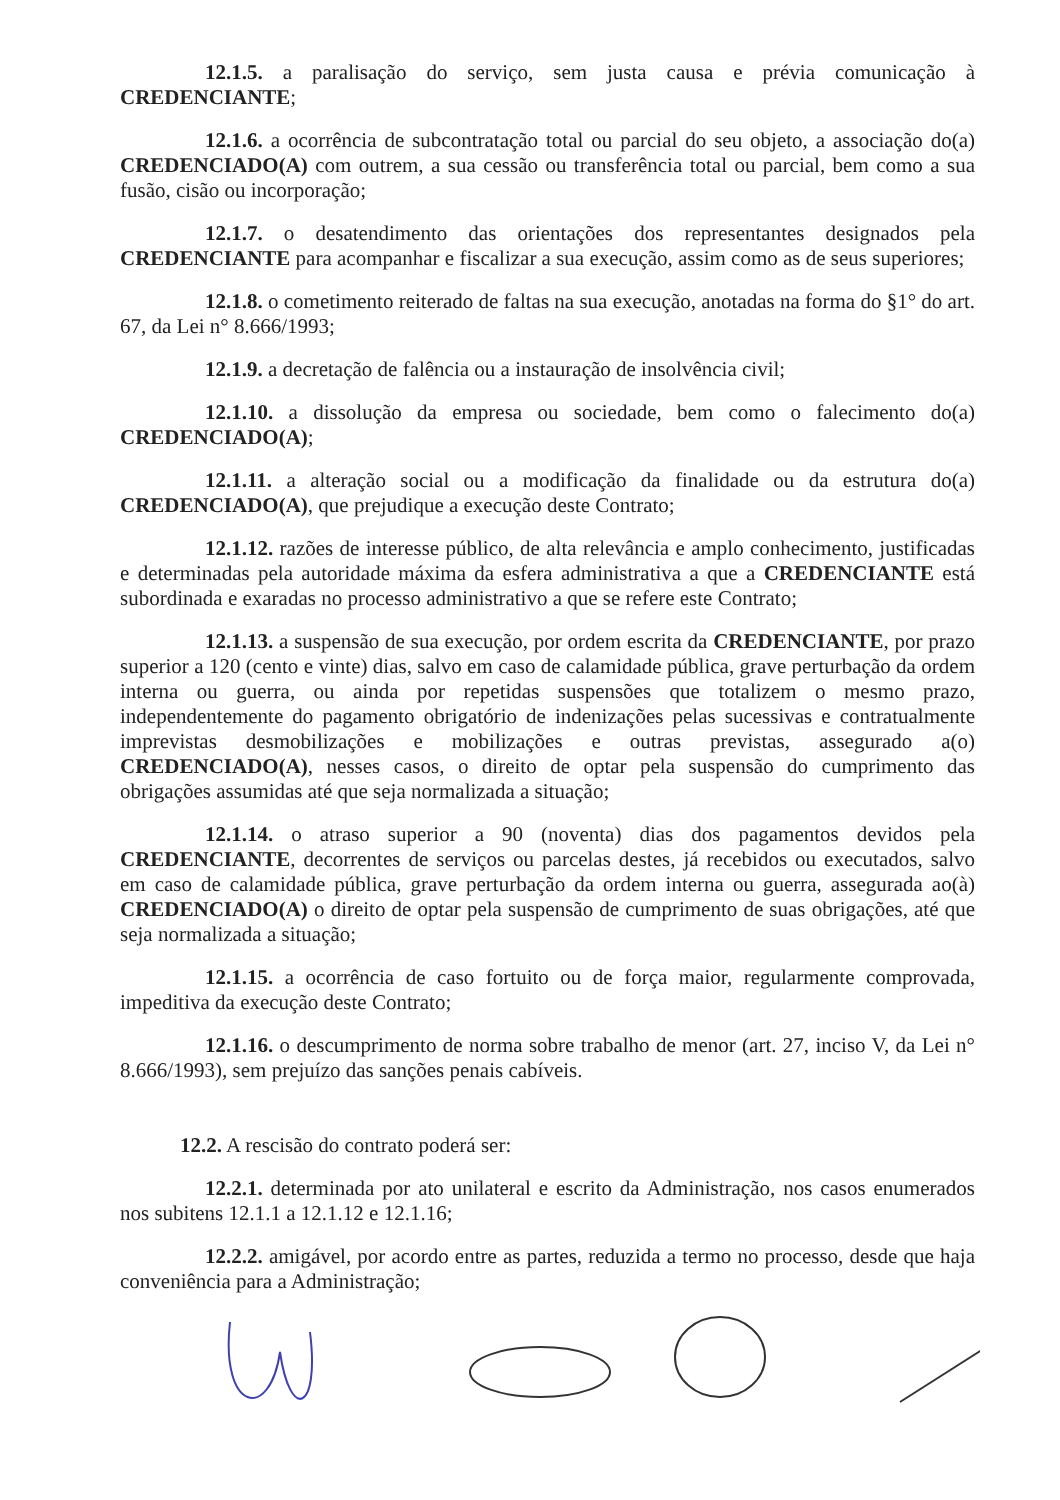12.1.5. a paralisação do serviço, sem justa causa e prévia comunicação à CREDENCIANTE;
12.1.6. a ocorrência de subcontratação total ou parcial do seu objeto, a associação do(a) CREDENCIADO(A) com outrem, a sua cessão ou transferência total ou parcial, bem como a sua fusão, cisão ou incorporação;
12.1.7. o desatendimento das orientações dos representantes designados pela CREDENCIANTE para acompanhar e fiscalizar a sua execução, assim como as de seus superiores;
12.1.8. o cometimento reiterado de faltas na sua execução, anotadas na forma do §1° do art. 67, da Lei n° 8.666/1993;
12.1.9. a decretação de falência ou a instauração de insolvência civil;
12.1.10. a dissolução da empresa ou sociedade, bem como o falecimento do(a) CREDENCIADO(A);
12.1.11. a alteração social ou a modificação da finalidade ou da estrutura do(a) CREDENCIADO(A), que prejudique a execução deste Contrato;
12.1.12. razões de interesse público, de alta relevância e amplo conhecimento, justificadas e determinadas pela autoridade máxima da esfera administrativa a que a CREDENCIANTE está subordinada e exaradas no processo administrativo a que se refere este Contrato;
12.1.13. a suspensão de sua execução, por ordem escrita da CREDENCIANTE, por prazo superior a 120 (cento e vinte) dias, salvo em caso de calamidade pública, grave perturbação da ordem interna ou guerra, ou ainda por repetidas suspensões que totalizem o mesmo prazo, independentemente do pagamento obrigatório de indenizações pelas sucessivas e contratualmente imprevistas desmobilizações e mobilizações e outras previstas, assegurado a(o) CREDENCIADO(A), nesses casos, o direito de optar pela suspensão do cumprimento das obrigações assumidas até que seja normalizada a situação;
12.1.14. o atraso superior a 90 (noventa) dias dos pagamentos devidos pela CREDENCIANTE, decorrentes de serviços ou parcelas destes, já recebidos ou executados, salvo em caso de calamidade pública, grave perturbação da ordem interna ou guerra, assegurada ao(à) CREDENCIADO(A) o direito de optar pela suspensão de cumprimento de suas obrigações, até que seja normalizada a situação;
12.1.15. a ocorrência de caso fortuito ou de força maior, regularmente comprovada, impeditiva da execução deste Contrato;
12.1.16. o descumprimento de norma sobre trabalho de menor (art. 27, inciso V, da Lei n° 8.666/1993), sem prejuízo das sanções penais cabíveis.
12.2. A rescisão do contrato poderá ser:
12.2.1. determinada por ato unilateral e escrito da Administração, nos casos enumerados nos subitens 12.1.1 a 12.1.12 e 12.1.16;
12.2.2. amigável, por acordo entre as partes, reduzida a termo no processo, desde que haja conveniência para a Administração;